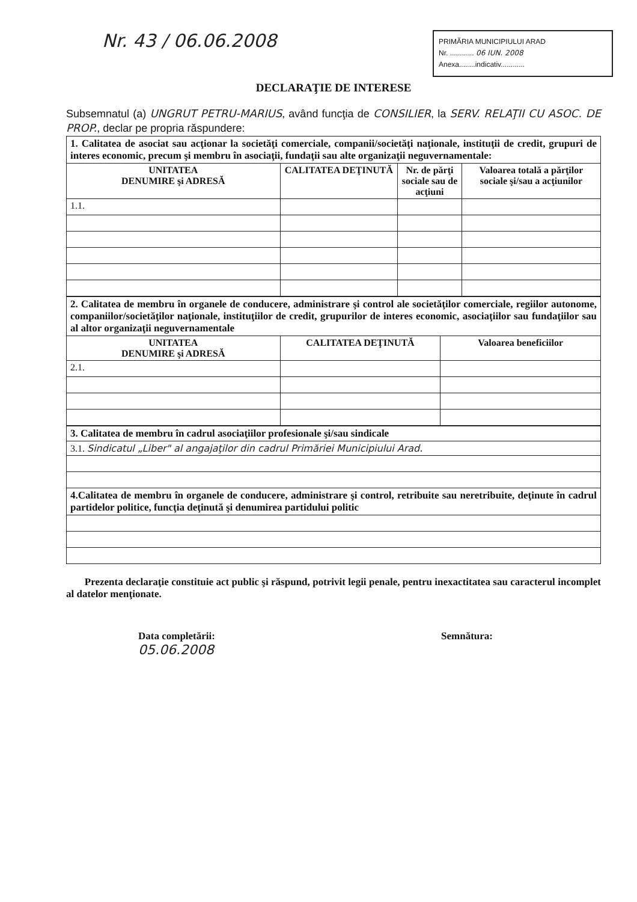Nr. 43 / 06.06.2008
PRIMĂRIA MUNICIPIULUI ARAD
Nr. ............ 06 IUN. 2008
Anexa........indicativ............
DECLARAŢIE DE INTERESE
Subsemnatul (a) UNGRUT PETRU-MARIUS, având funcţia de CONSILIER, la SERV. RELAŢII CU ASOC. DE PROP., declar pe propria răspundere:
| 1. Calitatea de asociat sau acţionar la societăţi comerciale, companii/societăţi naţionale, instituţii de credit, grupuri de interes economic, precum şi membru în asociaţii, fundaţii sau alte organizaţii neguvernamentale: | | | |
| UNITATEA DENUMIRE şi ADRESĂ | CALITATEA DEŢINUTĂ | Nr. de părţi sociale sau de acţiuni | Valoarea totală a părţilor sociale şi/sau a acţiunilor |
| 1.1. | | | |
| 2. Calitatea de membru în organele de conducere, administrare şi control ale societăţilor comerciale, regiilor autonome, companiilor/societăţilor naţionale, instituţiilor de credit, grupurilor de interes economic, asociaţiilor sau fundaţiilor sau al altor organizaţii neguvernamentale | | |
| UNITATEA DENUMIRE şi ADRESĂ | CALITATEA DEŢINUTĂ | Valoarea beneficiilor |
| 2.1. | | |
| 3. Calitatea de membru în cadrul asociaţiilor profesionale şi/sau sindicale |
| 3.1. Sindicatul „Liber" al angajaţilor din cadrul Primăriei Municipiului Arad. |
| 4.Calitatea de membru în organele de conducere, administrare şi control, retribuite sau neretribuite, deţinute în cadrul partidelor politice, funcţia deţinută şi denumirea partidului politic |
Prezenta declaraţie constituie act public şi răspund, potrivit legii penale, pentru inexactitatea sau caracterul incomplet al datelor menţionate.
Data completării:
05.06.2008
Semnătura: